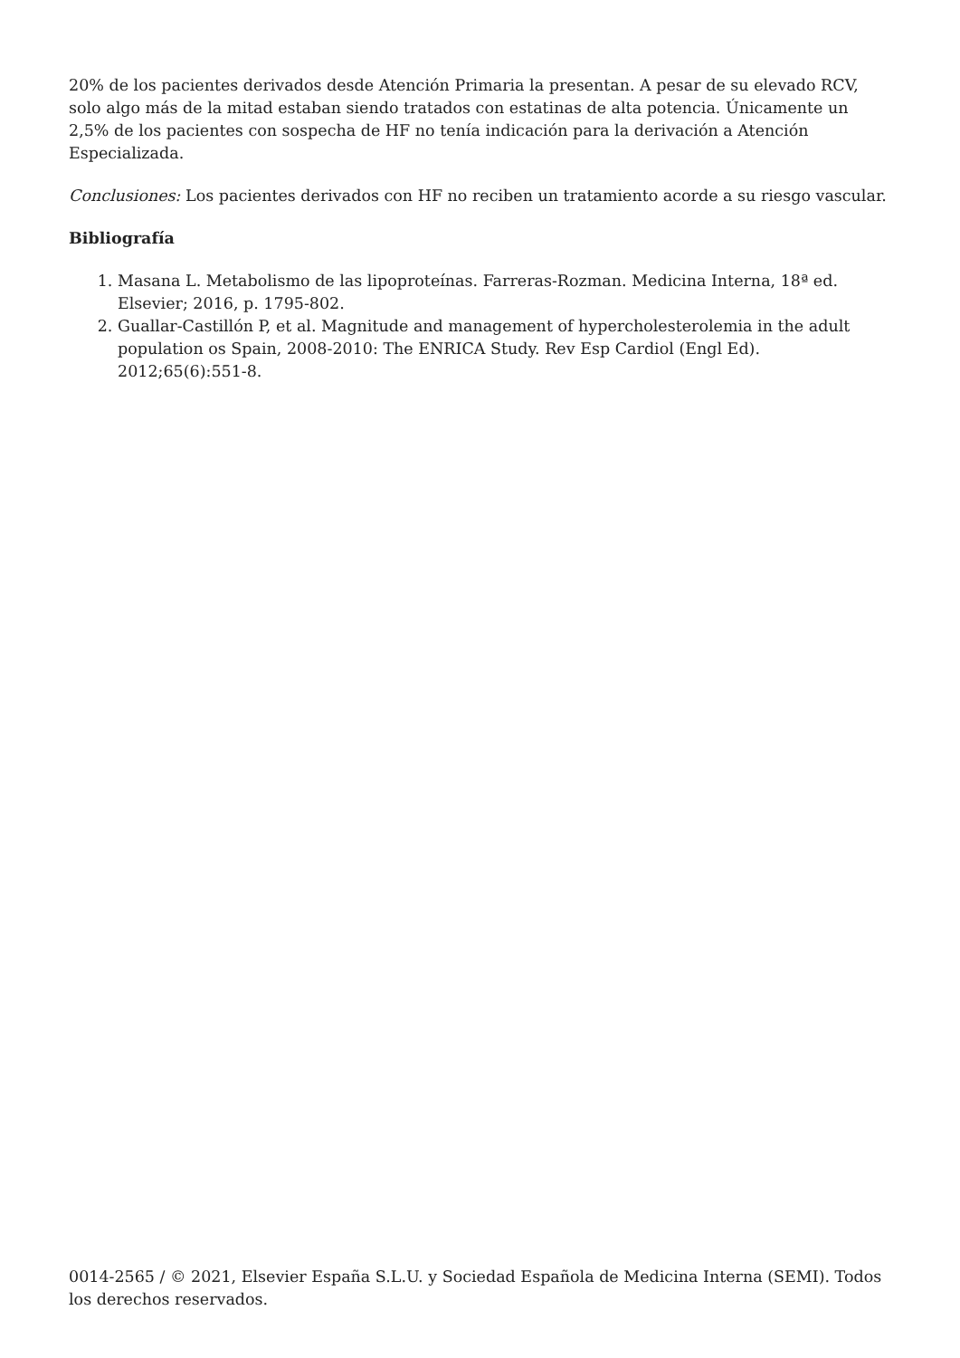20% de los pacientes derivados desde Atención Primaria la presentan. A pesar de su elevado RCV, solo algo más de la mitad estaban siendo tratados con estatinas de alta potencia. Únicamente un 2,5% de los pacientes con sospecha de HF no tenía indicación para la derivación a Atención Especializada.
Conclusiones: Los pacientes derivados con HF no reciben un tratamiento acorde a su riesgo vascular.
Bibliografía
1. Masana L. Metabolismo de las lipoproteínas. Farreras-Rozman. Medicina Interna, 18ª ed. Elsevier; 2016, p. 1795-802.
2. Guallar-Castillón P, et al. Magnitude and management of hypercholesterolemia in the adult population os Spain, 2008-2010: The ENRICA Study. Rev Esp Cardiol (Engl Ed). 2012;65(6):551-8.
0014-2565 / © 2021, Elsevier España S.L.U. y Sociedad Española de Medicina Interna (SEMI). Todos los derechos reservados.